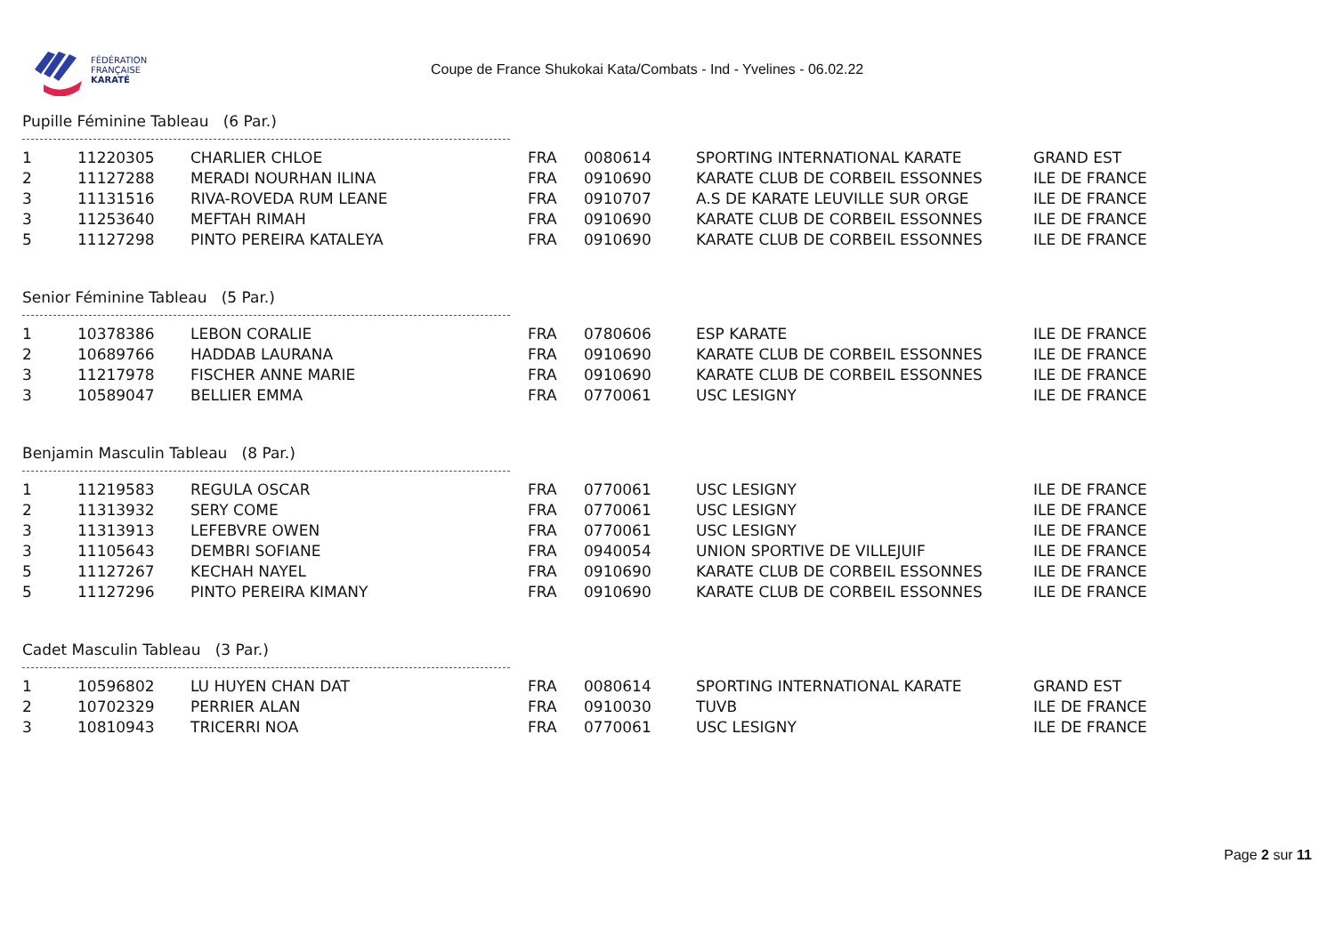FÉDÉRATION
FRANÇAISE
KARATÉ
Coupe de France Shukokai Kata/Combats - Ind - Yvelines - 06.02.22
Pupille Féminine Tableau (6 Par.)
| 1 | 11220305 | CHARLIER CHLOE | FRA | 0080614 | SPORTING INTERNATIONAL KARATE | GRAND EST |
| 2 | 11127288 | MERADI NOURHAN ILINA | FRA | 0910690 | KARATE CLUB DE CORBEIL ESSONNES | ILE DE FRANCE |
| 3 | 11131516 | RIVA-ROVEDA RUM LEANE | FRA | 0910707 | A.S DE KARATE LEUVILLE SUR ORGE | ILE DE FRANCE |
| 3 | 11253640 | MEFTAH RIMAH | FRA | 0910690 | KARATE CLUB DE CORBEIL ESSONNES | ILE DE FRANCE |
| 5 | 11127298 | PINTO PEREIRA KATALEYA | FRA | 0910690 | KARATE CLUB DE CORBEIL ESSONNES | ILE DE FRANCE |
Senior Féminine Tableau (5 Par.)
| 1 | 10378386 | LEBON CORALIE | FRA | 0780606 | ESP KARATE | ILE DE FRANCE |
| 2 | 10689766 | HADDAB LAURANA | FRA | 0910690 | KARATE CLUB DE CORBEIL ESSONNES | ILE DE FRANCE |
| 3 | 11217978 | FISCHER ANNE MARIE | FRA | 0910690 | KARATE CLUB DE CORBEIL ESSONNES | ILE DE FRANCE |
| 3 | 10589047 | BELLIER EMMA | FRA | 0770061 | USC LESIGNY | ILE DE FRANCE |
Benjamin Masculin Tableau (8 Par.)
| 1 | 11219583 | REGULA OSCAR | FRA | 0770061 | USC LESIGNY | ILE DE FRANCE |
| 2 | 11313932 | SERY COME | FRA | 0770061 | USC LESIGNY | ILE DE FRANCE |
| 3 | 11313913 | LEFEBVRE OWEN | FRA | 0770061 | USC LESIGNY | ILE DE FRANCE |
| 3 | 11105643 | DEMBRI SOFIANE | FRA | 0940054 | UNION SPORTIVE DE VILLEJUIF | ILE DE FRANCE |
| 5 | 11127267 | KECHAH NAYEL | FRA | 0910690 | KARATE CLUB DE CORBEIL ESSONNES | ILE DE FRANCE |
| 5 | 11127296 | PINTO PEREIRA KIMANY | FRA | 0910690 | KARATE CLUB DE CORBEIL ESSONNES | ILE DE FRANCE |
Cadet Masculin Tableau (3 Par.)
| 1 | 10596802 | LU HUYEN CHAN DAT | FRA | 0080614 | SPORTING INTERNATIONAL KARATE | GRAND EST |
| 2 | 10702329 | PERRIER ALAN | FRA | 0910030 | TUVB | ILE DE FRANCE |
| 3 | 10810943 | TRICERRI NOA | FRA | 0770061 | USC LESIGNY | ILE DE FRANCE |
Page 2 sur 11